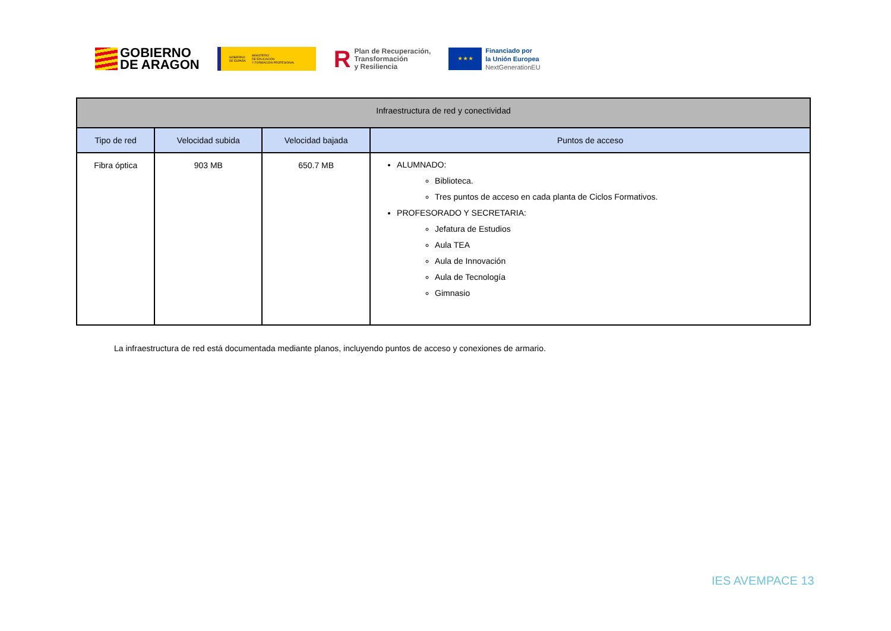GOBIERNO
DE ARAGON
GOBIERNO
DE ESPAÑA MINISTERIO
DE EDUCACIÓN
Y FORMACIÓN PROFESIONAL
R Plan de Recuperación,
Transformación
y Resiliencia
★ ★ ★
Financiado por
la Unión Europea
NextGenerationEU
| Infraestructura de red y conectividad | | | |
| --- | --- | --- | --- |
| Tipo de red | Velocidad subida | Velocidad bajada | Puntos de acceso |
| Fibra óptica | 903 MB | 650.7 MB | ALUMNADO: Biblioteca. Tres puntos de acceso en cada planta de Ciclos Formativos. PROFESORADO Y SECRETARIA: Jefatura de Estudios Aula TEA Aula de Innovación Aula de Tecnología Gimnasio |
La infraestructura de red está documentada mediante planos, incluyendo puntos de acceso y conexiones de armario.
IES AVEMPACE 13